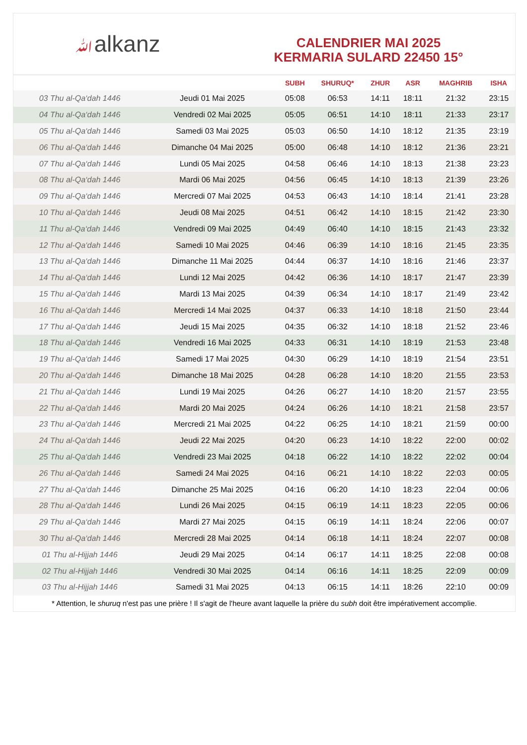ﷲalkanz
CALENDRIER MAI 2025
KERMARIA SULARD 22450 15°
| | | SUBH | SHURUQ* | ZHUR | ASR | MAGHRIB | ISHA |
| --- | --- | --- | --- | --- | --- | --- | --- |
| 03 Thu al-Qa‘dah 1446 | Jeudi 01 Mai 2025 | 05:08 | 06:53 | 14:11 | 18:11 | 21:32 | 23:15 |
| 04 Thu al-Qa‘dah 1446 | Vendredi 02 Mai 2025 | 05:05 | 06:51 | 14:10 | 18:11 | 21:33 | 23:17 |
| 05 Thu al-Qa‘dah 1446 | Samedi 03 Mai 2025 | 05:03 | 06:50 | 14:10 | 18:12 | 21:35 | 23:19 |
| 06 Thu al-Qa‘dah 1446 | Dimanche 04 Mai 2025 | 05:00 | 06:48 | 14:10 | 18:12 | 21:36 | 23:21 |
| 07 Thu al-Qa‘dah 1446 | Lundi 05 Mai 2025 | 04:58 | 06:46 | 14:10 | 18:13 | 21:38 | 23:23 |
| 08 Thu al-Qa‘dah 1446 | Mardi 06 Mai 2025 | 04:56 | 06:45 | 14:10 | 18:13 | 21:39 | 23:26 |
| 09 Thu al-Qa‘dah 1446 | Mercredi 07 Mai 2025 | 04:53 | 06:43 | 14:10 | 18:14 | 21:41 | 23:28 |
| 10 Thu al-Qa‘dah 1446 | Jeudi 08 Mai 2025 | 04:51 | 06:42 | 14:10 | 18:15 | 21:42 | 23:30 |
| 11 Thu al-Qa‘dah 1446 | Vendredi 09 Mai 2025 | 04:49 | 06:40 | 14:10 | 18:15 | 21:43 | 23:32 |
| 12 Thu al-Qa‘dah 1446 | Samedi 10 Mai 2025 | 04:46 | 06:39 | 14:10 | 18:16 | 21:45 | 23:35 |
| 13 Thu al-Qa‘dah 1446 | Dimanche 11 Mai 2025 | 04:44 | 06:37 | 14:10 | 18:16 | 21:46 | 23:37 |
| 14 Thu al-Qa‘dah 1446 | Lundi 12 Mai 2025 | 04:42 | 06:36 | 14:10 | 18:17 | 21:47 | 23:39 |
| 15 Thu al-Qa‘dah 1446 | Mardi 13 Mai 2025 | 04:39 | 06:34 | 14:10 | 18:17 | 21:49 | 23:42 |
| 16 Thu al-Qa‘dah 1446 | Mercredi 14 Mai 2025 | 04:37 | 06:33 | 14:10 | 18:18 | 21:50 | 23:44 |
| 17 Thu al-Qa‘dah 1446 | Jeudi 15 Mai 2025 | 04:35 | 06:32 | 14:10 | 18:18 | 21:52 | 23:46 |
| 18 Thu al-Qa‘dah 1446 | Vendredi 16 Mai 2025 | 04:33 | 06:31 | 14:10 | 18:19 | 21:53 | 23:48 |
| 19 Thu al-Qa‘dah 1446 | Samedi 17 Mai 2025 | 04:30 | 06:29 | 14:10 | 18:19 | 21:54 | 23:51 |
| 20 Thu al-Qa‘dah 1446 | Dimanche 18 Mai 2025 | 04:28 | 06:28 | 14:10 | 18:20 | 21:55 | 23:53 |
| 21 Thu al-Qa‘dah 1446 | Lundi 19 Mai 2025 | 04:26 | 06:27 | 14:10 | 18:20 | 21:57 | 23:55 |
| 22 Thu al-Qa‘dah 1446 | Mardi 20 Mai 2025 | 04:24 | 06:26 | 14:10 | 18:21 | 21:58 | 23:57 |
| 23 Thu al-Qa‘dah 1446 | Mercredi 21 Mai 2025 | 04:22 | 06:25 | 14:10 | 18:21 | 21:59 | 00:00 |
| 24 Thu al-Qa‘dah 1446 | Jeudi 22 Mai 2025 | 04:20 | 06:23 | 14:10 | 18:22 | 22:00 | 00:02 |
| 25 Thu al-Qa‘dah 1446 | Vendredi 23 Mai 2025 | 04:18 | 06:22 | 14:10 | 18:22 | 22:02 | 00:04 |
| 26 Thu al-Qa‘dah 1446 | Samedi 24 Mai 2025 | 04:16 | 06:21 | 14:10 | 18:22 | 22:03 | 00:05 |
| 27 Thu al-Qa‘dah 1446 | Dimanche 25 Mai 2025 | 04:16 | 06:20 | 14:10 | 18:23 | 22:04 | 00:06 |
| 28 Thu al-Qa‘dah 1446 | Lundi 26 Mai 2025 | 04:15 | 06:19 | 14:11 | 18:23 | 22:05 | 00:06 |
| 29 Thu al-Qa‘dah 1446 | Mardi 27 Mai 2025 | 04:15 | 06:19 | 14:11 | 18:24 | 22:06 | 00:07 |
| 30 Thu al-Qa‘dah 1446 | Mercredi 28 Mai 2025 | 04:14 | 06:18 | 14:11 | 18:24 | 22:07 | 00:08 |
| 01 Thu al-Hijjah 1446 | Jeudi 29 Mai 2025 | 04:14 | 06:17 | 14:11 | 18:25 | 22:08 | 00:08 |
| 02 Thu al-Hijjah 1446 | Vendredi 30 Mai 2025 | 04:14 | 06:16 | 14:11 | 18:25 | 22:09 | 00:09 |
| 03 Thu al-Hijjah 1446 | Samedi 31 Mai 2025 | 04:13 | 06:15 | 14:11 | 18:26 | 22:10 | 00:09 |
* Attention, le shuruq n'est pas une prière ! Il s'agit de l'heure avant laquelle la prière du subh doit être impérativement accomplie.